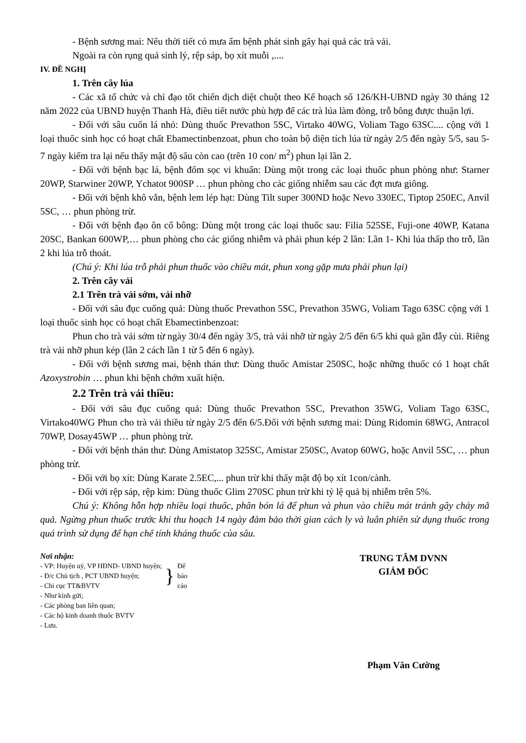- Bệnh sương mai: Nếu thời tiết có mưa ẩm bệnh phát sinh gây hại quả các trà vải.
Ngoài ra còn rụng quả sinh lý, rệp sáp, bọ xít muỗi ,....
IV. ĐỀ NGHỊ
1. Trên cây lúa
- Các xã tổ chức và chỉ đạo tốt chiến dịch diệt chuột theo Kế hoạch số 126/KH-UBND ngày 30 tháng 12 năm 2022 của UBND huyện Thanh Hà, điều tiết nước phù hợp để các trà lúa làm đòng, trỗ bông được thuận lợi.
- Đối với sâu cuốn lá nhỏ: Dùng thuốc Prevathon 5SC, Virtako 40WG, Voliam Tago 63SC.... cộng với 1 loại thuốc sinh học có hoạt chất Ebamectinbenzoat, phun cho toàn bộ diện tích lúa từ ngày 2/5 đến ngày 5/5, sau 5- 7 ngày kiểm tra lại nếu thấy mật độ sâu còn cao (trên 10 con/ m<sup>2</sup>) phun lại lần 2.
- Đối với bệnh bạc lá, bệnh đốm sọc vi khuẩn: Dùng một trong các loại thuốc phun phòng như: Starner 20WP, Starwiner 20WP, Ychatot 900SP … phun phòng cho các giống nhiễm sau các đợt mưa giông.
- Đối với bệnh khô vằn, bệnh lem lép hạt: Dùng Tilt super 300ND hoặc Nevo 330EC, Tiptop 250EC, Anvil 5SC, … phun phòng trừ.
- Đối với bệnh đạo ôn cổ bông: Dùng một trong các loại thuốc sau: Filia 525SE, Fuji-one 40WP, Katana 20SC, Bankan 600WP,… phun phòng cho các giống nhiễm và phải phun kép 2 lần: Lần 1- Khi lúa thấp tho trỗ, lần 2 khi lúa trỗ thoát.
(Chú ý: Khi lúa trỗ phải phun thuốc vào chiều mát, phun xong gặp mưa phải phun lại)
2. Trên cây vải
2.1 Trên trà vải sớm, vải nhỡ
- Đối với sâu đục cuống quả: Dùng thuốc Prevathon 5SC, Prevathon 35WG, Voliam Tago 63SC cộng với 1 loại thuốc sinh học có hoạt chất Ebamectinbenzoat:
Phun cho trà vải sớm từ ngày 30/4 đến ngày 3/5, trà vải nhỡ từ ngày 2/5 đến 6/5 khi quả gần đẫy cùi. Riêng trà vải nhỡ phun kép (lần 2 cách lần 1 từ 5 đến 6 ngày).
- Đối với bệnh sương mai, bệnh thán thư: Dùng thuốc Amistar 250SC, hoặc những thuốc có 1 hoạt chất Azoxystrobin … phun khi bệnh chớm xuất hiện.
2.2 Trên trà vải thiều:
- Đối với sâu đục cuống quả: Dùng thuốc Prevathon 5SC, Prevathon 35WG, Voliam Tago 63SC, Virtako40WG Phun cho trà vải thiều từ ngày 2/5 đến 6/5.Đối với bệnh sương mai: Dùng Ridomin 68WG, Antracol 70WP, Dosay45WP … phun phòng trừ.
- Đối với bệnh thán thư: Dùng Amistatop 325SC, Amistar 250SC, Avatop 60WG, hoặc Anvil 5SC, … phun phòng trừ.
- Đối với bọ xít: Dùng Karate 2.5EC,... phun trừ khi thấy mật độ bọ xít 1con/cành.
- Đối với rệp sáp, rệp kim: Dùng thuốc Glim 270SC phun trừ khi tỷ lệ quả bị nhiễm trên 5%.
Chú ý: Không hỗn hợp nhiều loại thuốc, phân bón lá để phun và phun vào chiều mát tránh gây cháy mã quả. Ngừng phun thuốc trước khi thu hoạch 14 ngày đảm bảo thời gian cách ly và luân phiên sử dụng thuốc trong quá trình sử dụng để hạn chế tính kháng thuốc của sâu.
Nơi nhận:
- VP: Huyện uỷ, VP HĐND- UBND huyện;
- Đ/c Chủ tịch , PCT UBND huyện;
- Chi cục TT&BVTV
}
Để
báo
cáo
- Như kính gửi;
- Các phòng ban liên quan;
- Các hộ kinh doanh thuốc BVTV
- Lưu.
TRUNG TÂM DVNN
GIÁM ĐỐC
Phạm Văn Cường